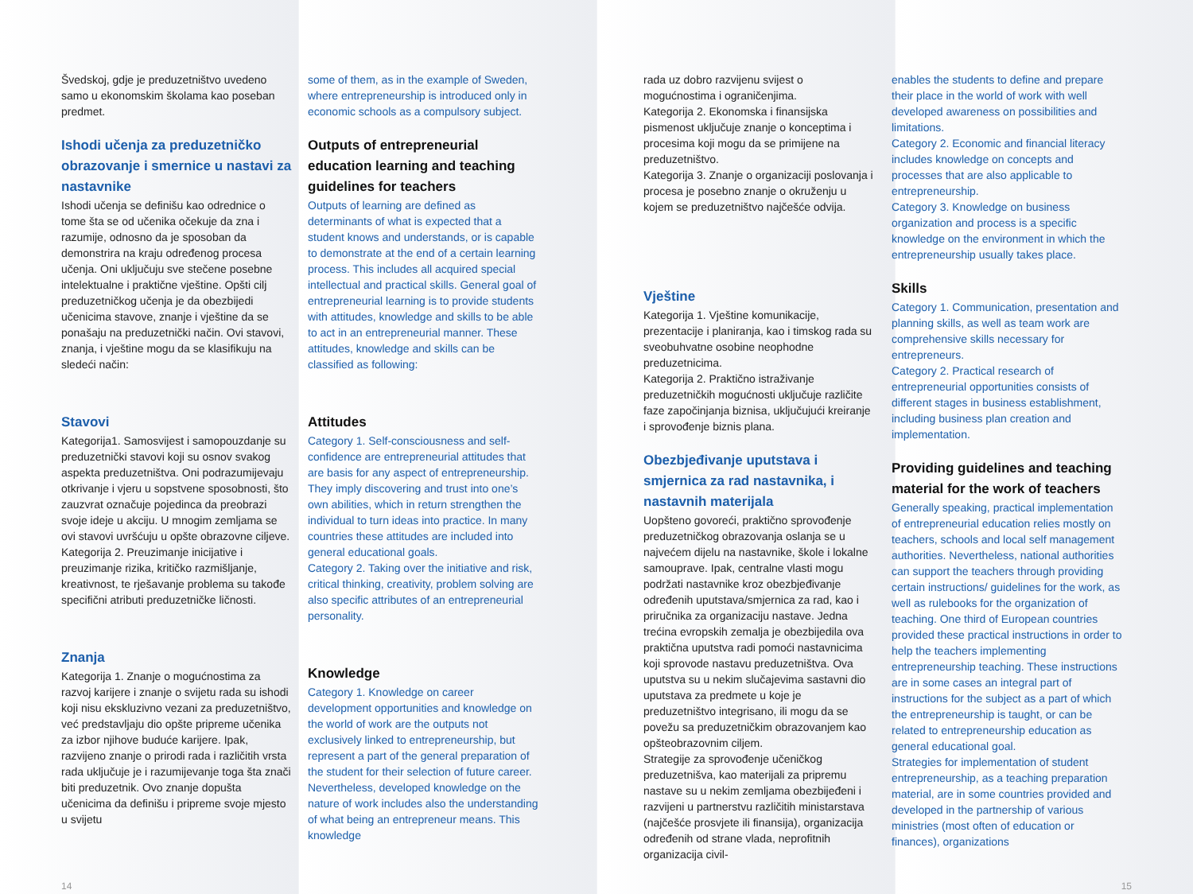Švedskoj, gdje je preduzetništvo uvedeno samo u ekonomskim školama kao poseban predmet.
Ishodi učenja za preduzetničko obrazovanje i smernice u nastavi za nastavnike
Ishodi učenja se definišu kao odrednice o tome šta se od učenika očekuje da zna i razumije, odnosno da je sposoban da demonstrira na kraju određenog procesa učenja. Oni uključuju sve stečene posebne intelektualne i praktične vještine. Opšti cilj preduzetničkog učenja je da obezbijedi učenicima stavove, znanje i vještine da se ponašaju na preduzetnički način. Ovi stavovi, znanja, i vještine mogu da se klasifikuju na sledeći način:
Stavovi
Kategorija1. Samosvijest i samopouzdanje su preduzetnički stavovi koji su osnov svakog aspekta preduzetništva. Oni podrazumijevaju otkrivanje i vjeru u sopstvene sposobnosti, što zauzvrat označuje pojedinca da preobrazi svoje ideje u akciju. U mnogim zemljama se ovi stavovi uvršćuju u opšte obrazovne ciljeve.
Kategorija 2. Preuzimanje inicijative i preuzimanje rizika, kritičko razmišljanje, kreativnost, te rješavanje problema su takođe specifični atributi preduzetničke ličnosti.
Znanja
Kategorija 1. Znanje o mogućnostima za razvoj karijere i znanje o svijetu rada su ishodi koji nisu ekskluzivno vezani za preduzetništvo, već predstavljaju dio opšte pripreme učenika za izbor njihove buduće karijere. Ipak, razvijeno znanje o prirodi rada i različitih vrsta rada uključuje je i razumijevanje toga šta znači biti preduzetnik. Ovo znanje dopušta učenicima da definišu i pripreme svoje mjesto u svijetu
some of them, as in the example of Sweden, where entrepreneurship is introduced only in economic schools as a compulsory subject.
Outputs of entrepreneurial education learning and teaching guidelines for teachers
Outputs of learning are defined as determinants of what is expected that a student knows and understands, or is capable to demonstrate at the end of a certain learning process. This includes all acquired special intellectual and practical skills. General goal of entrepreneurial learning is to provide students with attitudes, knowledge and skills to be able to act in an entrepreneurial manner. These attitudes, knowledge and skills can be classified as following:
Attitudes
Category 1. Self-consciousness and self-confidence are entrepreneurial attitudes that are basis for any aspect of entrepreneurship. They imply discovering and trust into one’s own abilities, which in return strengthen the individual to turn ideas into practice. In many countries these attitudes are included into general educational goals.
Category 2. Taking over the initiative and risk, critical thinking, creativity, problem solving are also specific attributes of an entrepreneurial personality.
Knowledge
Category 1. Knowledge on career development opportunities and knowledge on the world of work are the outputs not exclusively linked to entrepreneurship, but represent a part of the general preparation of the student for their selection of future career. Nevertheless, developed knowledge on the nature of work includes also the understanding of what being an entrepreneur means. This knowledge
rada uz dobro razvijenu svijest o mogućnostima i ograničenjima.
Kategorija 2. Ekonomska i finansijska pismenost uključuje znanje o konceptima i procesima koji mogu da se primijene na preduzetništvo.
Kategorija 3. Znanje o organizaciji poslovanja i procesa je posebno znanje o okruženju u kojem se preduzetništvo najčešće odvija.
Vještine
Kategorija 1. Vještine komunikacije, prezentacije i planiranja, kao i timskog rada su sveobuhvatne osobine neophodne preduzetnicima.
Kategorija 2. Praktično istraživanje preduzetničkih mogućnosti uključuje različite faze započinjanja biznisa, uključujući kreiranje i sprovođenje biznis plana.
Obezbjeđivanje uputstava i smjernica za rad nastavnika, i nastavnih materijala
Uopšteno govoreći, praktično sprovođenje preduzetničkog obrazovanja oslanja se u najvećem dijelu na nastavnike, škole i lokalne samouprave. Ipak, centralne vlasti mogu podržati nastavnike kroz obezbjeđivanje određenih uputstava/smjernica za rad, kao i priručnika za organizaciju nastave. Jedna trećina evropskih zemalja je obezbijedila ova praktična uputstva radi pomoći nastavnicima koji sprovode nastavu preduzetništva. Ova uputstva su u nekim slučajevima sastavni dio uputstava za predmete u koje je preduzetništvo integrisano, ili mogu da se povežu sa preduzetničkim obrazovanjem kao opšteobrazovnim ciljem.
Strategije za sprovođenje učeničkog preduzetnišva, kao materijali za pripremu nastave su u nekim zemljama obezbijeđeni i razvijeni u partnerstvu različitih ministarstava (najčešće prosvjete ili finansija), organizacija određenih od strane vlada, neprofitnih organizacija civil-
enables the students to define and prepare their place in the world of work with well developed awareness on possibilities and limitations.
Category 2. Economic and financial literacy includes knowledge on concepts and processes that are also applicable to entrepreneurship.
Category 3. Knowledge on business organization and process is a specific knowledge on the environment in which the entrepreneurship usually takes place.
Skills
Category 1. Communication, presentation and planning skills, as well as team work are comprehensive skills necessary for entrepreneurs.
Category 2. Practical research of entrepreneurial opportunities consists of different stages in business establishment, including business plan creation and implementation.
Providing guidelines and teaching material for the work of teachers
Generally speaking, practical implementation of entrepreneurial education relies mostly on teachers, schools and local self management authorities. Nevertheless, national authorities can support the teachers through providing certain instructions/ guidelines for the work, as well as rulebooks for the organization of teaching. One third of European countries provided these practical instructions in order to help the teachers implementing entrepreneurship teaching. These instructions are in some cases an integral part of instructions for the subject as a part of which the entrepreneurship is taught, or can be related to entrepreneurship education as general educational goal.
Strategies for implementation of student entrepreneurship, as a teaching preparation material, are in some countries provided and developed in the partnership of various ministries (most often of education or finances), organizations
14 15